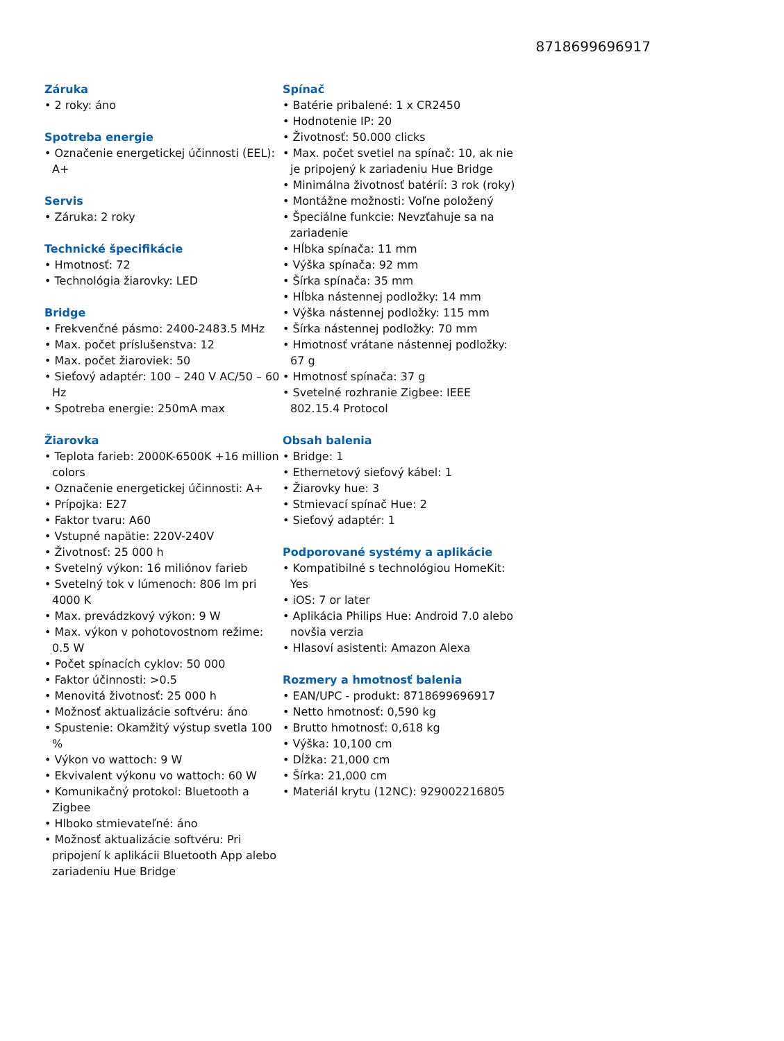8718699696917
Záruka
• 2 roky: áno
Spotreba energie
• Označenie energetickej účinnosti (EEL): A+
Servis
• Záruka: 2 roky
Technické špecifikácie
• Hmotnosť: 72
• Technológia žiarovky: LED
Bridge
• Frekvenčné pásmo: 2400-2483.5 MHz
• Max. počet príslušenstva: 12
• Max. počet žiaroviek: 50
• Sieťový adaptér: 100 – 240 V AC/50 – 60 Hz
• Spotreba energie: 250mA max
Žiarovka
• Teplota farieb: 2000K-6500K +16 million colors
• Označenie energetickej účinnosti: A+
• Prípojka: E27
• Faktor tvaru: A60
• Vstupné napätie: 220V-240V
• Životnosť: 25 000 h
• Svetelný výkon: 16 miliónov farieb
• Svetelný tok v lúmenoch: 806 lm pri 4000 K
• Max. prevádzkový výkon: 9 W
• Max. výkon v pohotovostnom režime: 0.5 W
• Počet spínacích cyklov: 50 000
• Faktor účinnosti: >0.5
• Menovitá životnosť: 25 000 h
• Možnosť aktualizácie softvéru: áno
• Spustenie: Okamžitý výstup svetla 100 %
• Výkon vo wattoch: 9 W
• Ekvivalent výkonu vo wattoch: 60 W
• Komunikačný protokol: Bluetooth a Zigbee
• Hlboko stmievateľné: áno
• Možnosť aktualizácie softvéru: Pri pripojení k aplikácii Bluetooth App alebo zariadeniu Hue Bridge
Spínač
• Batérie pribalené: 1 x CR2450
• Hodnotenie IP: 20
• Životnosť: 50.000 clicks
• Max. počet svetiel na spínač: 10, ak nie je pripojený k zariadeniu Hue Bridge
• Minimálna životnosť batérií: 3 rok (roky)
• Montážne možnosti: Voľne položený
• Špeciálne funkcie: Nevzťahuje sa na zariadenie
• Hĺbka spínača: 11 mm
• Výška spínača: 92 mm
• Šírka spínača: 35 mm
• Hĺbka nástennej podložky: 14 mm
• Výška nástennej podložky: 115 mm
• Šírka nástennej podložky: 70 mm
• Hmotnosť vrátane nástennej podložky: 67 g
• Hmotnosť spínača: 37 g
• Svetelné rozhranie Zigbee: IEEE 802.15.4 Protocol
Obsah balenia
• Bridge: 1
• Ethernetový sieťový kábel: 1
• Žiarovky hue: 3
• Stmievací spínač Hue: 2
• Sieťový adaptér: 1
Podporované systémy a aplikácie
• Kompatibilné s technológiou HomeKit: Yes
• iOS: 7 or later
• Aplikácia Philips Hue: Android 7.0 alebo novšia verzia
• Hlasoví asistenti: Amazon Alexa
Rozmery a hmotnosť balenia
• EAN/UPC - produkt: 8718699696917
• Netto hmotnosť: 0,590 kg
• Brutto hmotnosť: 0,618 kg
• Výška: 10,100 cm
• Dĺžka: 21,000 cm
• Šírka: 21,000 cm
• Materiál krytu (12NC): 929002216805